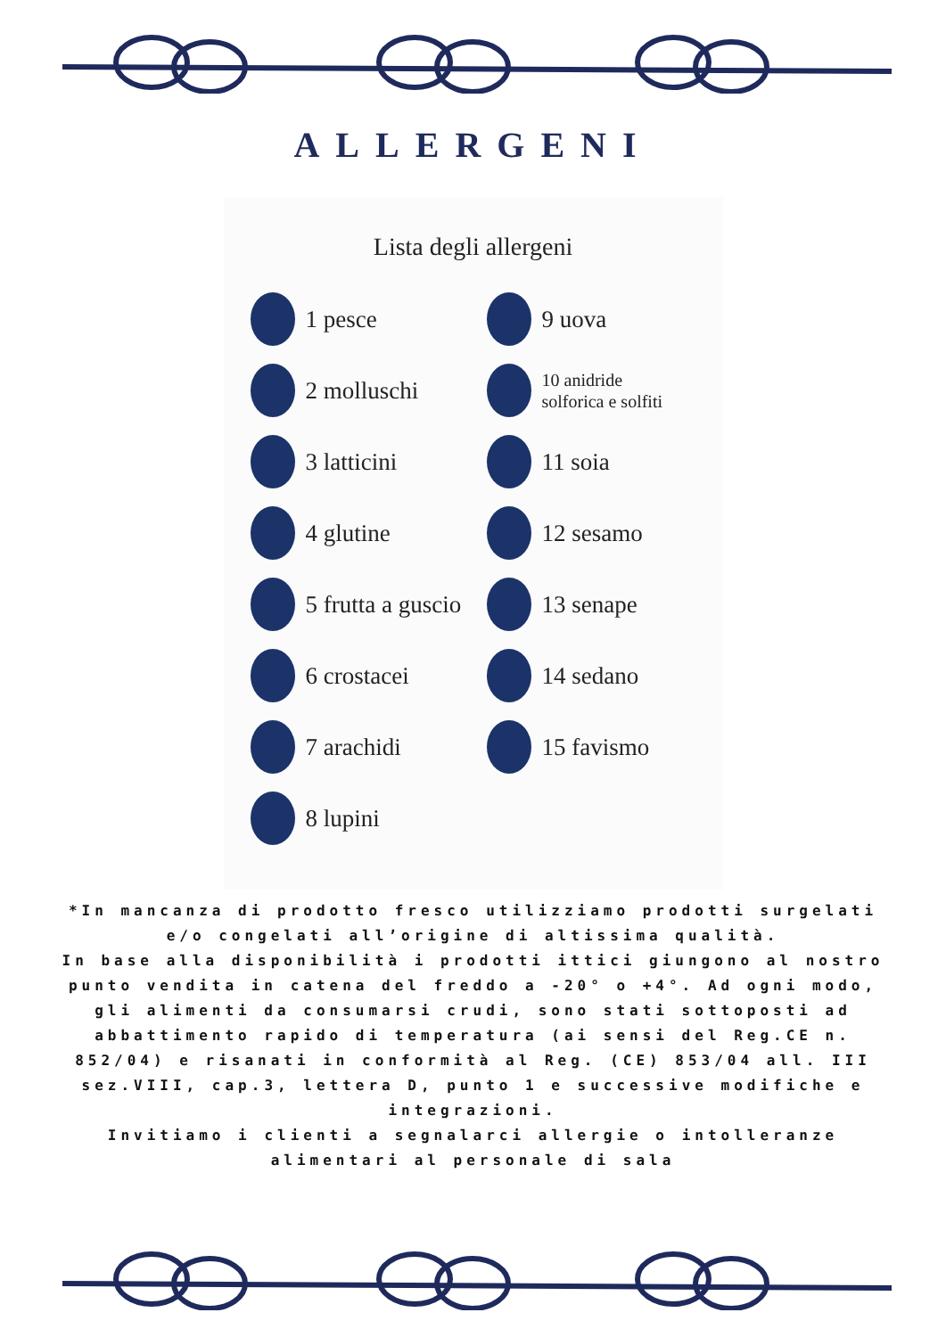ALLERGENI
Lista degli allergeni
1 pesce
2 molluschi
3 latticini
4 glutine
5 frutta a guscio
6 crostacei
7 arachidi
8 lupini
9 uova
10 anidride
solforica e solfiti
11 soia
12 sesamo
13 senape
14 sedano
15 favismo
*In mancanza di prodotto fresco utilizziamo prodotti surgelati e/o congelati all’origine di altissima qualità.
In base alla disponibilità i prodotti ittici giungono al nostro punto vendita in catena del freddo a -20° o +4°. Ad ogni modo,
gli alimenti da consumarsi crudi, sono stati sottoposti ad abbattimento rapido di temperatura (ai sensi del Reg.CE n. 852/04) e risanati in conformità al Reg. (CE) 853/04 all. III sez.VIII, cap.3, lettera D, punto 1 e successive modifiche e integrazioni.
Invitiamo i clienti a segnalarci allergie o intolleranze alimentari al personale di sala